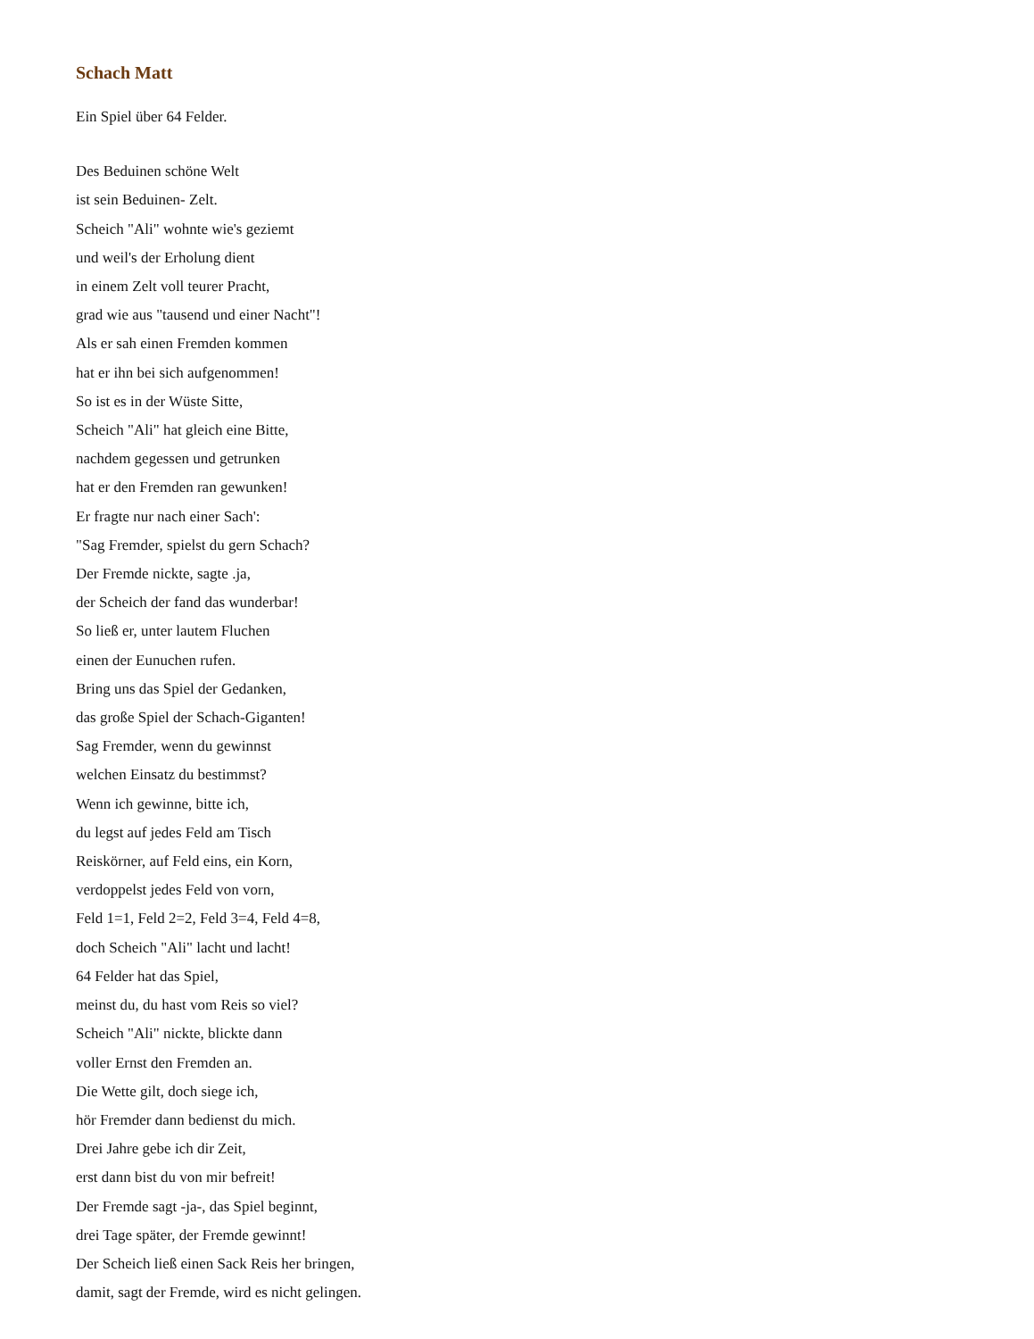Schach Matt
Ein Spiel über 64 Felder.
Des Beduinen schöne Welt
ist sein Beduinen- Zelt.
Scheich "Ali" wohnte wie's geziemt
und weil's der Erholung dient
in einem Zelt voll teurer Pracht,
grad wie aus "tausend und einer Nacht"!
Als er sah einen Fremden kommen
hat er ihn bei sich aufgenommen!
So ist es in der Wüste Sitte,
Scheich "Ali" hat gleich eine Bitte,
nachdem gegessen und getrunken
hat er den Fremden ran gewunken!
Er fragte nur nach einer Sach':
"Sag Fremder, spielst du gern Schach?
Der Fremde nickte, sagte .ja,
der Scheich der fand das wunderbar!
So ließ er, unter lautem Fluchen
einen der Eunuchen rufen.
Bring uns das Spiel der Gedanken,
das große Spiel der Schach-Giganten!
Sag Fremder, wenn du gewinnst
welchen Einsatz du bestimmst?
Wenn ich gewinne, bitte ich,
du legst auf jedes Feld am Tisch
Reiskörner, auf Feld eins, ein Korn,
verdoppelst jedes Feld von vorn,
Feld 1=1, Feld 2=2, Feld 3=4, Feld 4=8,
doch Scheich "Ali" lacht und lacht!
64 Felder hat das Spiel,
meinst du, du hast vom Reis so viel?
Scheich "Ali" nickte, blickte dann
voller Ernst den Fremden an.
Die Wette gilt, doch siege ich,
hör Fremder dann bedienst du mich.
Drei Jahre gebe ich dir Zeit,
erst dann bist du von mir befreit!
Der Fremde sagt -ja-, das Spiel beginnt,
drei Tage später, der Fremde gewinnt!
Der Scheich ließ einen Sack Reis her bringen,
damit, sagt der Fremde, wird es nicht gelingen.